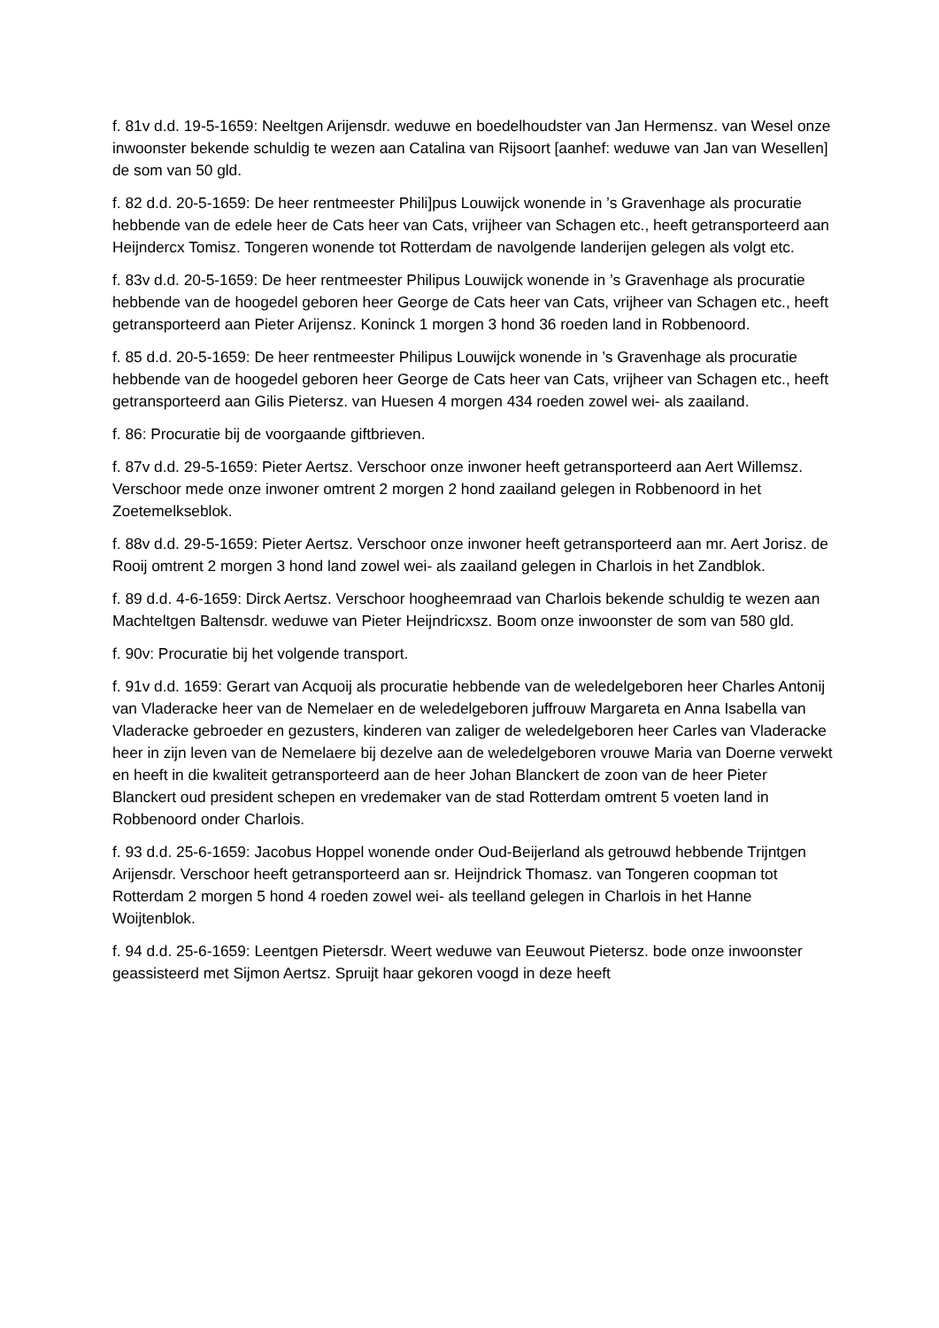f. 81v d.d. 19-5-1659: Neeltgen Arijensdr. weduwe en boedelhoudster van Jan Hermensz. van Wesel onze inwoonster bekende schuldig te wezen aan Catalina van Rijsoort [aanhef: weduwe van Jan van Wesellen] de som van 50 gld.
f. 82 d.d. 20-5-1659: De heer rentmeester Phili]pus Louwijck wonende in ’s Gravenhage als procuratie hebbende van de edele heer de Cats heer van Cats, vrijheer van Schagen etc., heeft getransporteerd aan Heijndercx Tomisz. Tongeren wonende tot Rotterdam de navolgende landerijen gelegen als volgt etc.
f. 83v d.d. 20-5-1659: De heer rentmeester Philipus Louwijck wonende in ’s Gravenhage als procuratie hebbende van de hoogedel geboren heer George de Cats heer van Cats, vrijheer van Schagen etc., heeft getransporteerd aan Pieter Arijensz. Koninck 1 morgen 3 hond 36 roeden land in Robbenoord.
f. 85 d.d. 20-5-1659: De heer rentmeester Philipus Louwijck wonende in ’s Gravenhage als procuratie hebbende van de hoogedel geboren heer George de Cats heer van Cats, vrijheer van Schagen etc., heeft getransporteerd aan Gilis Pietersz. van Huesen 4 morgen 434 roeden zowel wei- als zaailand.
f. 86: Procuratie bij de voorgaande giftbrieven.
f. 87v d.d. 29-5-1659: Pieter Aertsz. Verschoor onze inwoner heeft getransporteerd aan Aert Willemsz. Verschoor mede onze inwoner omtrent 2 morgen 2 hond zaailand gelegen in Robbenoord in het Zoetemelkseblok.
f. 88v d.d. 29-5-1659: Pieter Aertsz. Verschoor onze inwoner heeft getransporteerd aan mr. Aert Jorisz. de Rooij omtrent 2 morgen 3 hond land zowel wei- als zaailand gelegen in Charlois in het Zandblok.
f. 89 d.d. 4-6-1659: Dirck Aertsz. Verschoor hoogheemraad van Charlois bekende schuldig te wezen aan Machteltgen Baltensdr. weduwe van Pieter Heijndricxsz. Boom onze inwoonster de som van 580 gld.
f. 90v: Procuratie bij het volgende transport.
f. 91v d.d. 1659: Gerart van Acquoij als procuratie hebbende van de weledelgeboren heer Charles Antonij van Vladeracke heer van de Nemelaer en de weledelgeboren juffrouw Margareta en Anna Isabella van Vladeracke gebroeder en gezusters, kinderen van zaliger de weledelgeboren heer Carles van Vladeracke heer in zijn leven van de Nemelaere bij dezelve aan de weledelgeboren vrouwe Maria van Doerne verwekt en heeft in die kwaliteit getransporteerd aan de heer Johan Blanckert de zoon van de heer Pieter Blanckert oud president schepen en vredemaker van de stad Rotterdam omtrent 5 voeten land in Robbenoord onder Charlois.
f. 93 d.d. 25-6-1659: Jacobus Hoppel wonende onder Oud-Beijerland als getrouwd hebbende Trijntgen Arijensdr. Verschoor heeft getransporteerd aan sr. Heijndrick Thomasz. van Tongeren coopman tot Rotterdam 2 morgen 5 hond 4 roeden zowel wei- als teelland gelegen in Charlois in het Hanne Woijtenblok.
f. 94 d.d. 25-6-1659: Leentgen Pietersdr. Weert weduwe van Eeuwout Pietersz. bode onze inwoonster geassisteerd met Sijmon Aertsz. Spruijt haar gekoren voogd in deze heeft